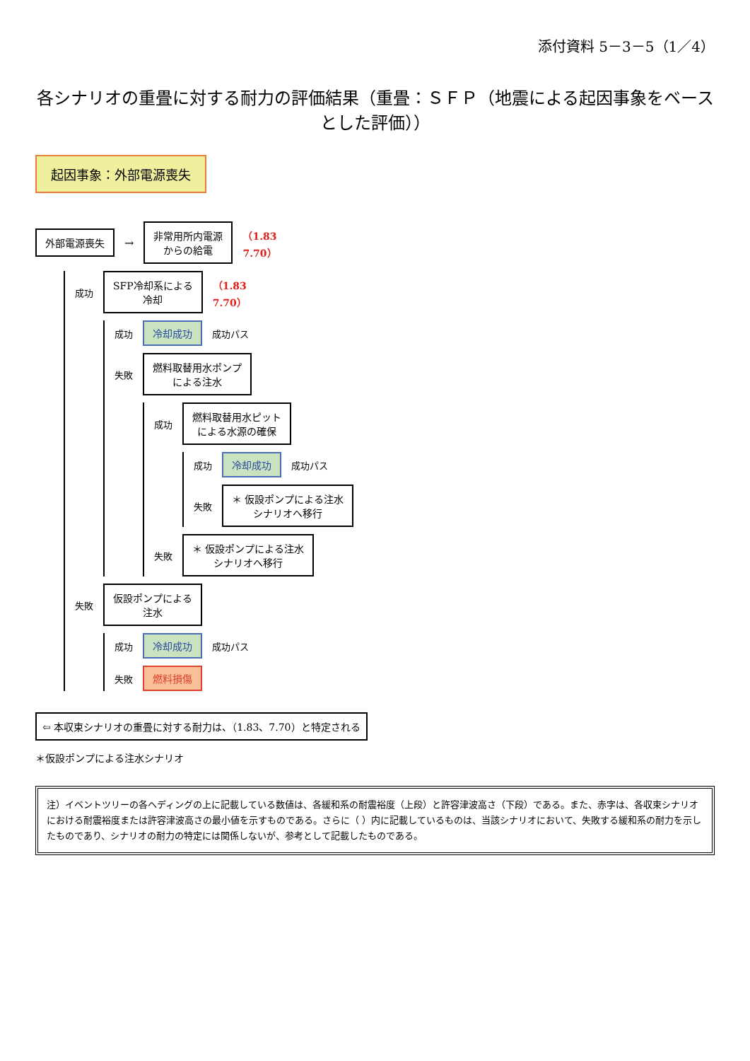添付資料 5－3－5（1／4）
各シナリオの重畳に対する耐力の評価結果（重畳：ＳＦＰ（地震による起因事象をベースとした評価））
起因事象：外部電源喪失
外部電源喪失
→
非常用所内電源
からの給電
（1.83
7.70）
成功
SFP冷却系による
冷却
（1.83
7.70）
成功
冷却成功
成功パス
失敗
燃料取替用水ポンプ
による注水
成功
燃料取替用水ピット
による水源の確保
成功
冷却成功
成功パス
失敗
＊ 仮設ポンプによる注水
シナリオへ移行
失敗
＊ 仮設ポンプによる注水
シナリオへ移行
失敗
仮設ポンプによる
注水
成功
冷却成功
成功パス
失敗
燃料損傷
⇦ 本収束シナリオの重畳に対する耐力は、（1.83、7.70）と特定される
＊仮設ポンプによる注水シナリオ
注）イベントツリーの各ヘディングの上に記載している数値は、各緩和系の耐震裕度（上段）と許容津波高さ（下段）である。また、赤字は、各収束シナリオにおける耐震裕度または許容津波高さの最小値を示すものである。さらに（ ）内に記載しているものは、当該シナリオにおいて、失敗する緩和系の耐力を示したものであり、シナリオの耐力の特定には関係しないが、参考として記載したものである。